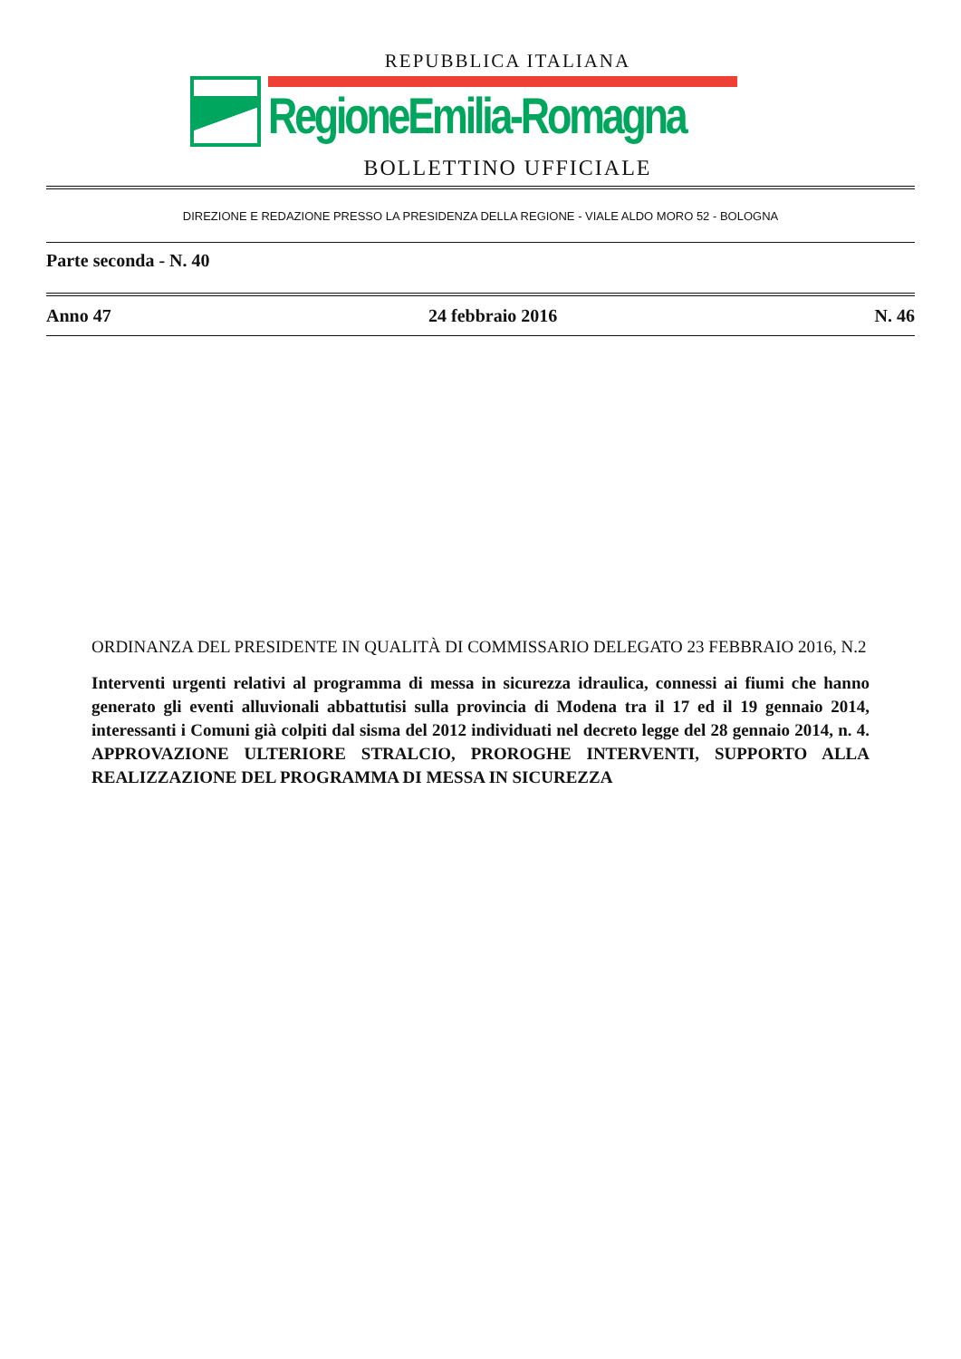REPUBBLICA ITALIANA
RegioneEmilia-Romagna
BOLLETTINO UFFICIALE
DIREZIONE E REDAZIONE PRESSO LA PRESIDENZA DELLA REGIONE - VIALE ALDO MORO 52 - BOLOGNA
Parte seconda - N. 40
Anno 47 24 febbraio 2016 N. 46
ORDINANZA DEL PRESIDENTE IN QUALITÀ DI COMMISSARIO DELEGATO 23 FEBBRAIO 2016, N.2
Interventi urgenti relativi al programma di messa in sicurezza idraulica, connessi ai fiumi che hanno generato gli eventi alluvionali abbattutisi sulla provincia di Modena tra il 17 ed il 19 gennaio 2014, interessanti i Comuni già colpiti dal sisma del 2012 individuati nel decreto legge del 28 gennaio 2014, n. 4. APPROVAZIONE ULTERIORE STRALCIO, PROROGHE INTERVENTI, SUPPORTO ALLA REALIZZAZIONE DEL PROGRAMMA DI MESSA IN SICUREZZA